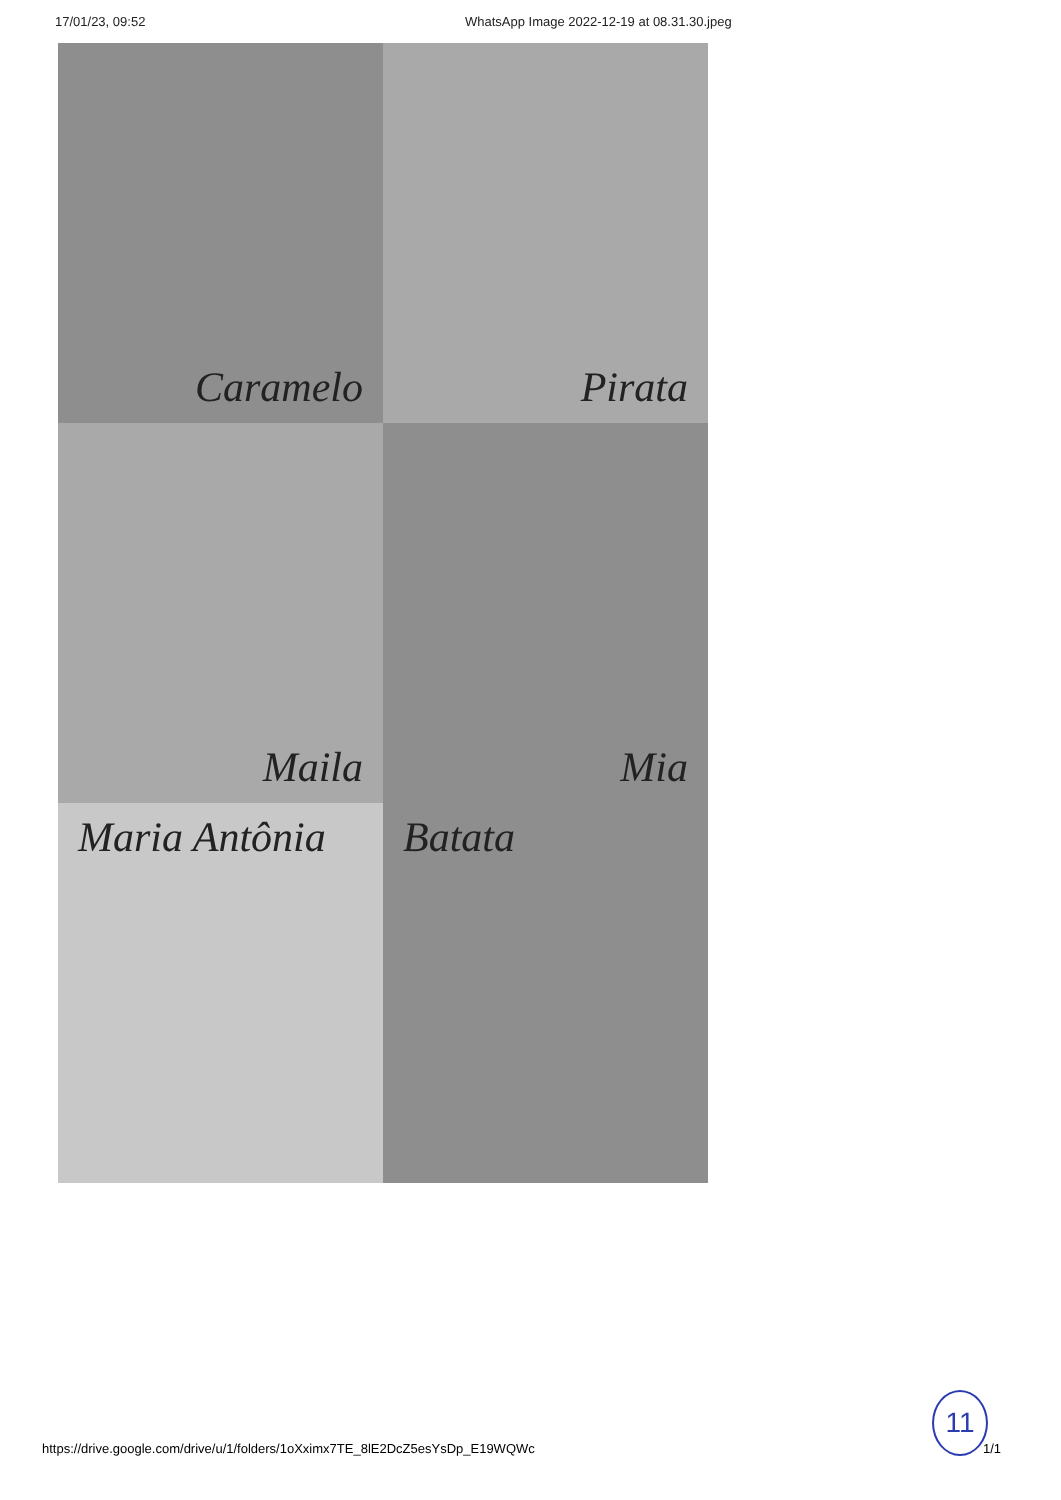17/01/23, 09:52 WhatsApp Image 2022-12-19 at 08.31.30.jpeg
Caramelo
Pirata
Maila
Mia
Maria Antônia
Batata
11
https://drive.google.com/drive/u/1/folders/1oXximx7TE_8lE2DcZ5esYsDp_E19WQWc 1/1